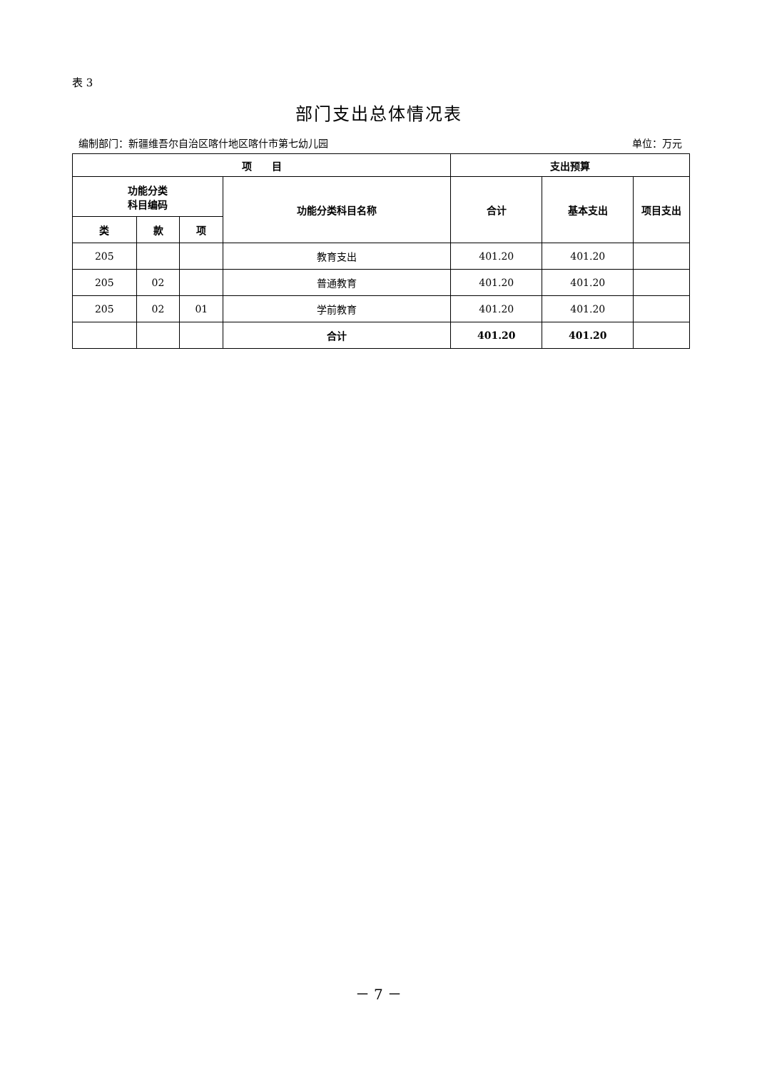表 3
部门支出总体情况表
编制部门：新疆维吾尔自治区喀什地区喀什市第七幼儿园 单位：万元
| 项 目 | | | | 支出预算 | | |
| --- | --- | --- | --- | --- | --- | --- |
| 功能分类 科目编码 | | | 功能分类科目名称 | 合计 | 基本支出 | 项目支出 |
| 类 | 款 | 项 | | | | |
| 205 | | | 教育支出 | 401.20 | 401.20 | |
| 205 | 02 | | 普通教育 | 401.20 | 401.20 | |
| 205 | 02 | 01 | 学前教育 | 401.20 | 401.20 | |
| | | | 合计 | 401.20 | 401.20 | |
－ 7 －